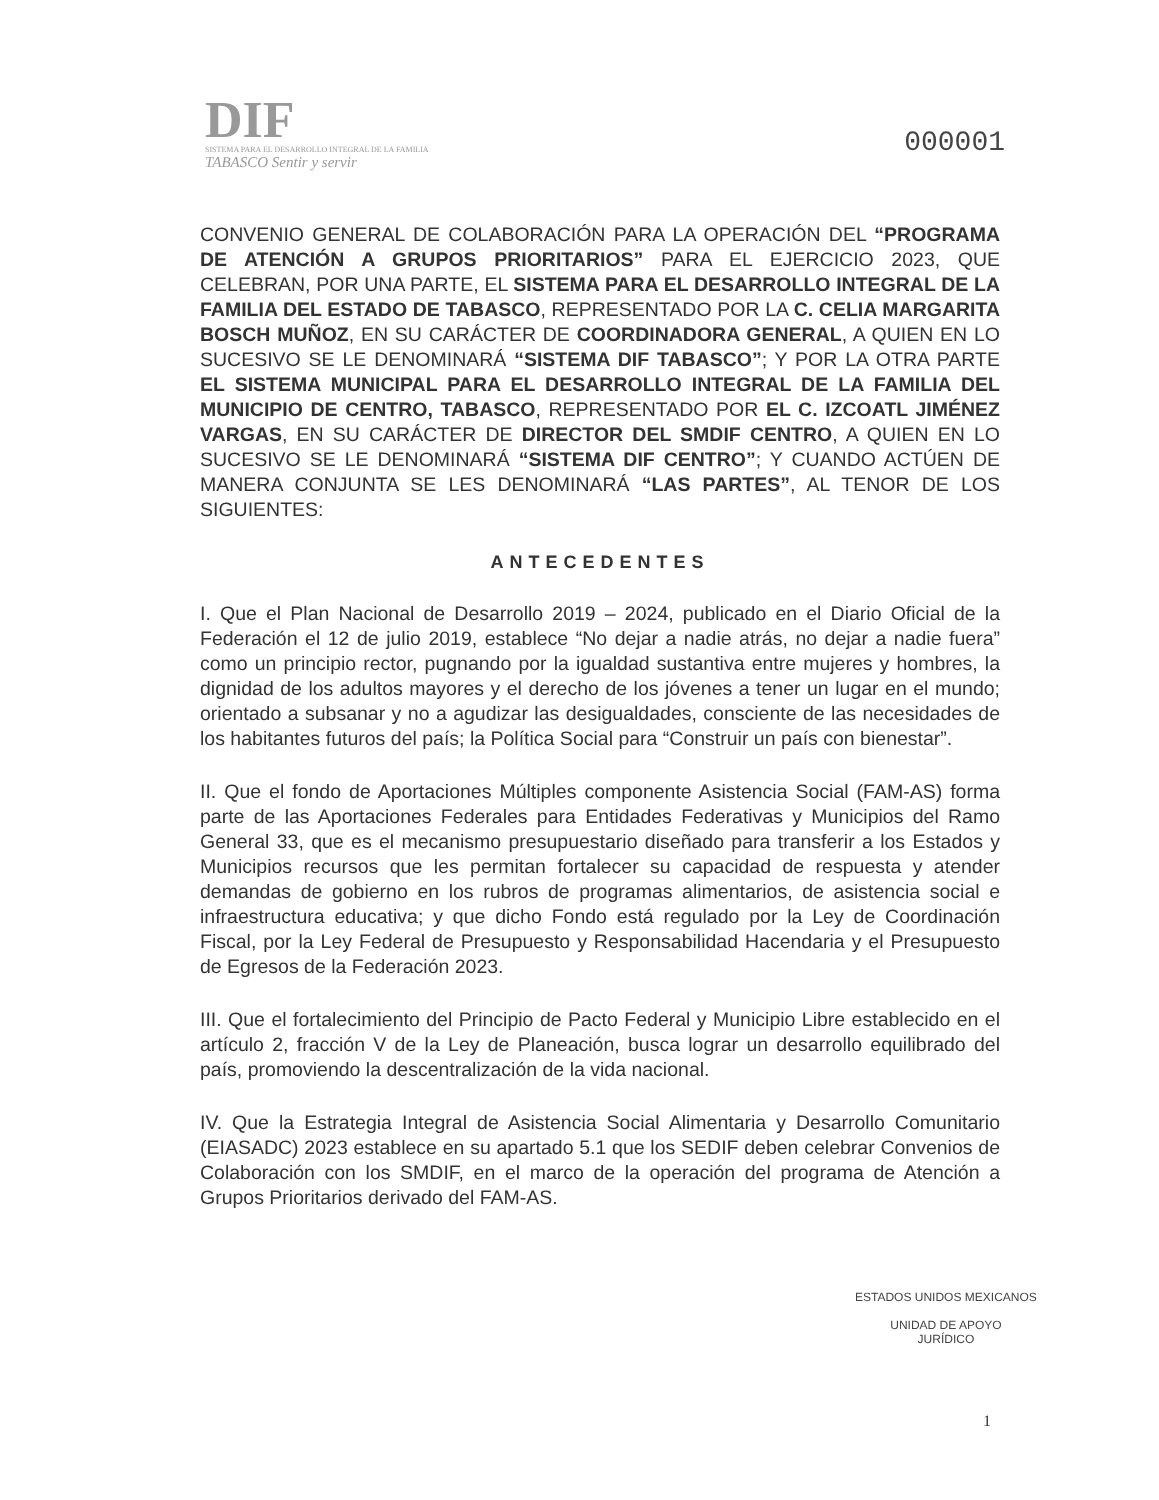DIF
SISTEMA PARA EL DESARROLLO INTEGRAL DE LA FAMILIA
TABASCO Sentir y servir
000001
CONVENIO GENERAL DE COLABORACIÓN PARA LA OPERACIÓN DEL “PROGRAMA DE ATENCIÓN A GRUPOS PRIORITARIOS” PARA EL EJERCICIO 2023, QUE CELEBRAN, POR UNA PARTE, EL SISTEMA PARA EL DESARROLLO INTEGRAL DE LA FAMILIA DEL ESTADO DE TABASCO, REPRESENTADO POR LA C. CELIA MARGARITA BOSCH MUÑOZ, EN SU CARÁCTER DE COORDINADORA GENERAL, A QUIEN EN LO SUCESIVO SE LE DENOMINARÁ “SISTEMA DIF TABASCO”; Y POR LA OTRA PARTE EL SISTEMA MUNICIPAL PARA EL DESARROLLO INTEGRAL DE LA FAMILIA DEL MUNICIPIO DE CENTRO, TABASCO, REPRESENTADO POR EL C. IZCOATL JIMÉNEZ VARGAS, EN SU CARÁCTER DE DIRECTOR DEL SMDIF CENTRO, A QUIEN EN LO SUCESIVO SE LE DENOMINARÁ “SISTEMA DIF CENTRO”; Y CUANDO ACTÚEN DE MANERA CONJUNTA SE LES DENOMINARÁ “LAS PARTES”, AL TENOR DE LOS SIGUIENTES:
ANTECEDENTES
I. Que el Plan Nacional de Desarrollo 2019 – 2024, publicado en el Diario Oficial de la Federación el 12 de julio 2019, establece “No dejar a nadie atrás, no dejar a nadie fuera” como un principio rector, pugnando por la igualdad sustantiva entre mujeres y hombres, la dignidad de los adultos mayores y el derecho de los jóvenes a tener un lugar en el mundo; orientado a subsanar y no a agudizar las desigualdades, consciente de las necesidades de los habitantes futuros del país; la Política Social para “Construir un país con bienestar”.
II. Que el fondo de Aportaciones Múltiples componente Asistencia Social (FAM-AS) forma parte de las Aportaciones Federales para Entidades Federativas y Municipios del Ramo General 33, que es el mecanismo presupuestario diseñado para transferir a los Estados y Municipios recursos que les permitan fortalecer su capacidad de respuesta y atender demandas de gobierno en los rubros de programas alimentarios, de asistencia social e infraestructura educativa; y que dicho Fondo está regulado por la Ley de Coordinación Fiscal, por la Ley Federal de Presupuesto y Responsabilidad Hacendaria y el Presupuesto de Egresos de la Federación 2023.
III. Que el fortalecimiento del Principio de Pacto Federal y Municipio Libre establecido en el artículo 2, fracción V de la Ley de Planeación, busca lograr un desarrollo equilibrado del país, promoviendo la descentralización de la vida nacional.
IV. Que la Estrategia Integral de Asistencia Social Alimentaria y Desarrollo Comunitario (EIASADC) 2023 establece en su apartado 5.1 que los SEDIF deben celebrar Convenios de Colaboración con los SMDIF, en el marco de la operación del programa de Atención a Grupos Prioritarios derivado del FAM-AS.
ESTADOS UNIDOS MEXICANOS
UNIDAD DE APOYO
JURÍDICO
1